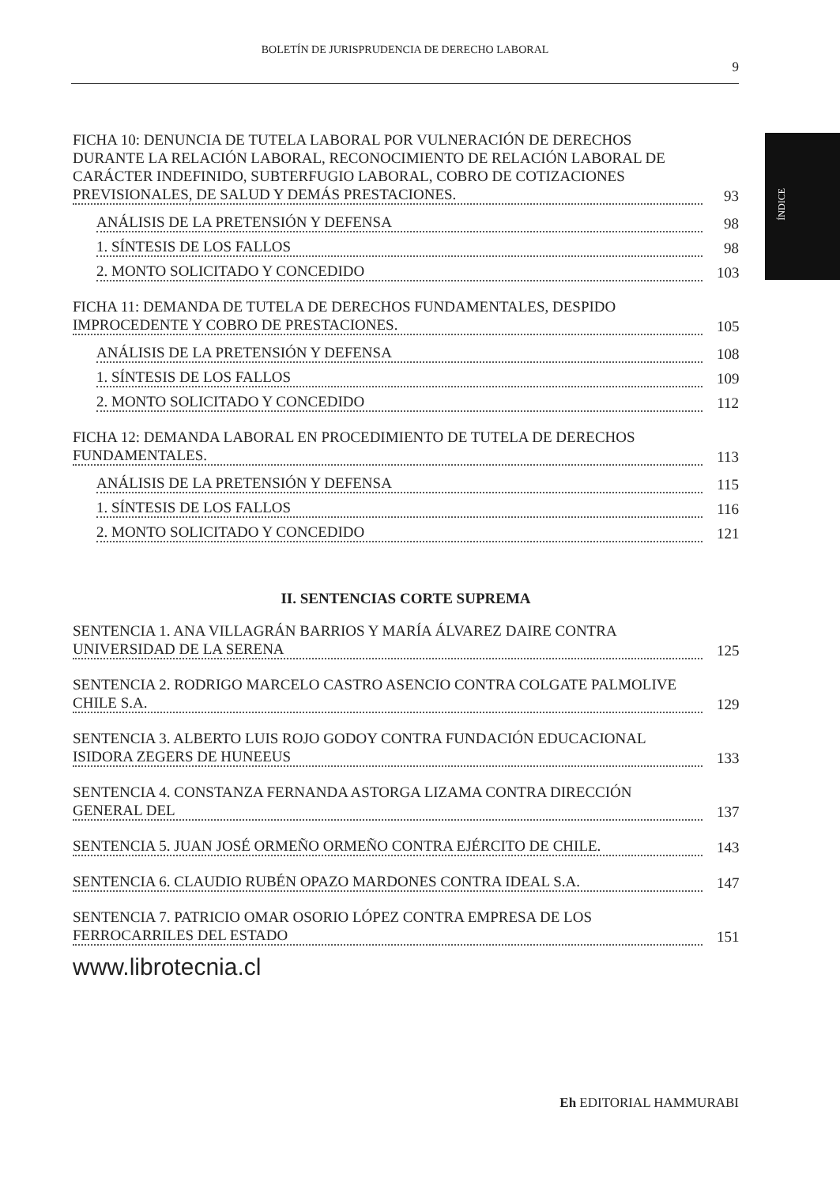BOLETÍN DE JURISPRUDENCIA DE DERECHO LABORAL
9
ÍNDICE
FICHA 10: DENUNCIA DE TUTELA LABORAL POR VULNERACIÓN DE DERECHOS DURANTE LA RELACIÓN LABORAL, RECONOCIMIENTO DE RELACIÓN LABORAL DE CARÁCTER INDEFINIDO, SUBTERFUGIO LABORAL, COBRO DE COTIZACIONES PREVISIONALES, DE SALUD Y DEMÁS PRESTACIONES.
93
ANÁLISIS DE LA PRETENSIÓN Y DEFENSA
98
1. SÍNTESIS DE LOS FALLOS
98
2. MONTO SOLICITADO Y CONCEDIDO
103
FICHA 11: DEMANDA DE TUTELA DE DERECHOS FUNDAMENTALES, DESPIDO IMPROCEDENTE Y COBRO DE PRESTACIONES.
105
ANÁLISIS DE LA PRETENSIÓN Y DEFENSA
108
1. SÍNTESIS DE LOS FALLOS
109
2. MONTO SOLICITADO Y CONCEDIDO
112
FICHA 12: DEMANDA LABORAL EN PROCEDIMIENTO DE TUTELA DE DERECHOS FUNDAMENTALES.
113
ANÁLISIS DE LA PRETENSIÓN Y DEFENSA
115
1. SÍNTESIS DE LOS FALLOS
116
2. MONTO SOLICITADO Y CONCEDIDO
121
II. SENTENCIAS CORTE SUPREMA
SENTENCIA 1. ANA VILLAGRÁN BARRIOS Y MARÍA ÁLVAREZ DAIRE CONTRA UNIVERSIDAD DE LA SERENA
125
SENTENCIA 2. RODRIGO MARCELO CASTRO ASENCIO CONTRA COLGATE PALMOLIVE CHILE S.A.
129
SENTENCIA 3. ALBERTO LUIS ROJO GODOY CONTRA FUNDACIÓN EDUCACIONAL ISIDORA ZEGERS DE HUNEEUS
133
SENTENCIA 4. CONSTANZA FERNANDA ASTORGA LIZAMA CONTRA DIRECCIÓN GENERAL DEL
137
SENTENCIA 5. JUAN JOSÉ ORMEÑO ORMEÑO CONTRA EJÉRCITO DE CHILE.
143
SENTENCIA 6. CLAUDIO RUBÉN OPAZO MARDONES CONTRA IDEAL S.A.
147
SENTENCIA 7. PATRICIO OMAR OSORIO LÓPEZ CONTRA EMPRESA DE LOS FERROCARRILES DEL ESTADO
151
www.librotecnia.cl
Eh EDITORIAL HAMMURABI